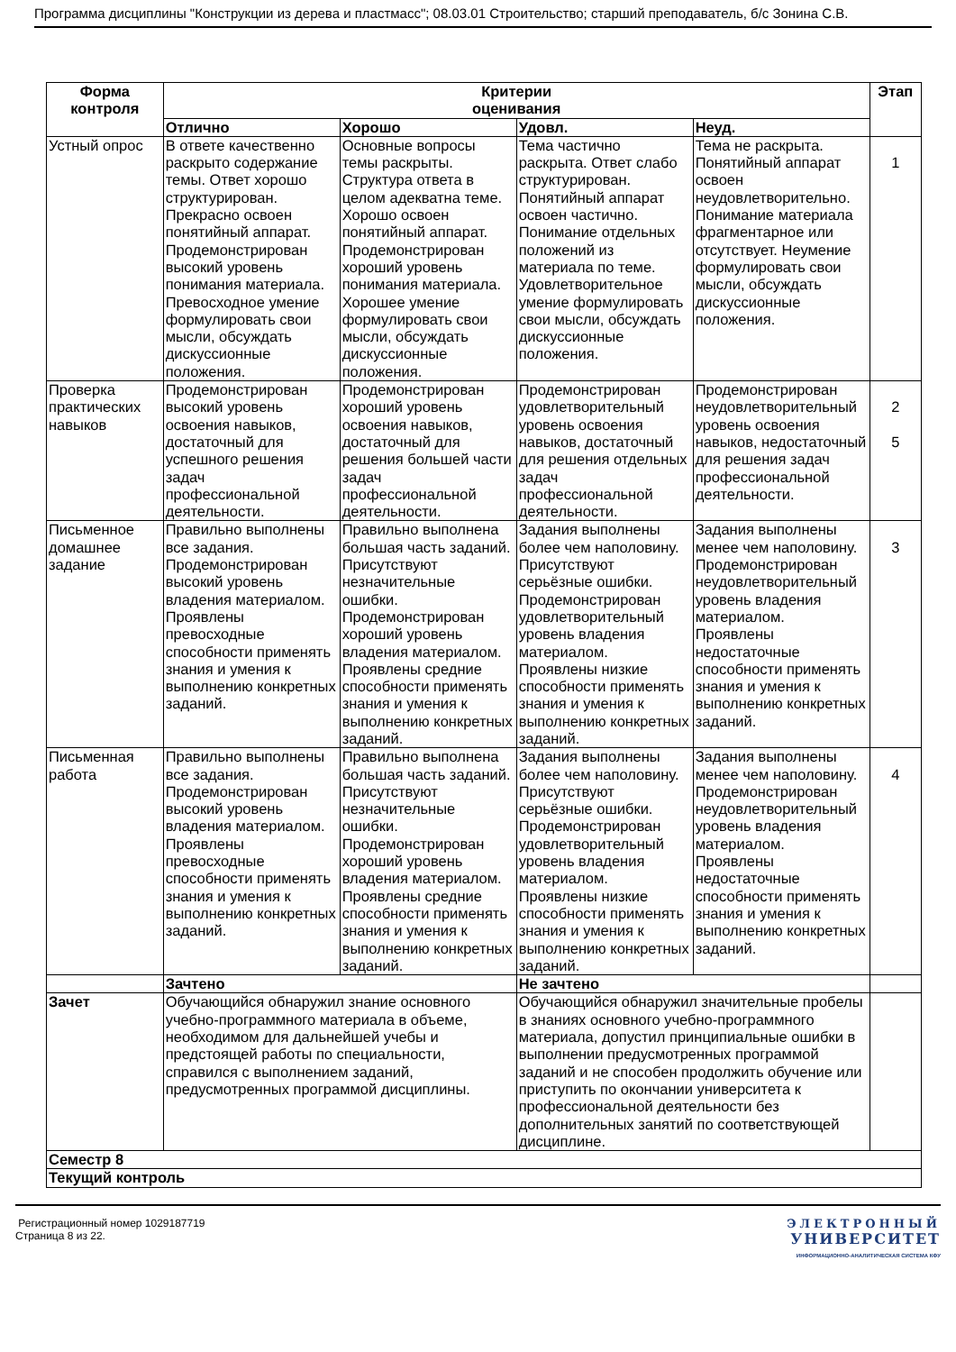Программа дисциплины "Конструкции из дерева и пластмасс"; 08.03.01 Строительство; старший преподаватель, б/с Зонина С.В.
| Форма контроля | Критерии оценивания | | | | Этап |
| --- | --- | --- | --- | --- | --- |
| | Отлично | Хорошо | Удовл. | Неуд. | |
| Устный опрос | В ответе качественно раскрыто содержание темы. Ответ хорошо структурирован. Прекрасно освоен понятийный аппарат. Продемонстрирован высокий уровень понимания материала. Превосходное умение формулировать свои мысли, обсуждать дискуссионные положения. | Основные вопросы темы раскрыты. Структура ответа в целом адекватна теме. Хорошо освоен понятийный аппарат. Продемонстрирован хороший уровень понимания материала. Хорошее умение формулировать свои мысли, обсуждать дискуссионные положения. | Тема частично раскрыта. Ответ слабо структурирован. Понятийный аппарат освоен частично. Понимание отдельных положений из материала по теме. Удовлетворительное умение формулировать свои мысли, обсуждать дискуссионные положения. | Тема не раскрыта. Понятийный аппарат освоен неудовлетворительно. Понимание материала фрагментарное или отсутствует. Неумение формулировать свои мысли, обсуждать дискуссионные положения. | 1 |
| Проверка практических навыков | Продемонстрирован высокий уровень освоения навыков, достаточный для успешного решения задач профессиональной деятельности. | Продемонстрирован хороший уровень освоения навыков, достаточный для решения большей части задач профессиональной деятельности. | Продемонстрирован удовлетворительный уровень освоения навыков, достаточный для решения отдельных задач профессиональной деятельности. | Продемонстрирован неудовлетворительный уровень освоения навыков, недостаточный для решения задач профессиональной деятельности. | 2 5 |
| Письменное домашнее задание | Правильно выполнены все задания. Продемонстрирован высокий уровень владения материалом. Проявлены превосходные способности применять знания и умения к выполнению конкретных заданий. | Правильно выполнена большая часть заданий. Присутствуют незначительные ошибки. Продемонстрирован хороший уровень владения материалом. Проявлены средние способности применять знания и умения к выполнению конкретных заданий. | Задания выполнены более чем наполовину. Присутствуют серьёзные ошибки. Продемонстрирован удовлетворительный уровень владения материалом. Проявлены низкие способности применять знания и умения к выполнению конкретных заданий. | Задания выполнены менее чем наполовину. Продемонстрирован неудовлетворительный уровень владения материалом. Проявлены недостаточные способности применять знания и умения к выполнению конкретных заданий. | 3 |
| Письменная работа | Правильно выполнены все задания. Продемонстрирован высокий уровень владения материалом. Проявлены превосходные способности применять знания и умения к выполнению конкретных заданий. | Правильно выполнена большая часть заданий. Присутствуют незначительные ошибки. Продемонстрирован хороший уровень владения материалом. Проявлены средние способности применять знания и умения к выполнению конкретных заданий. | Задания выполнены более чем наполовину. Присутствуют серьёзные ошибки. Продемонстрирован удовлетворительный уровень владения материалом. Проявлены низкие способности применять знания и умения к выполнению конкретных заданий. | Задания выполнены менее чем наполовину. Продемонстрирован неудовлетворительный уровень владения материалом. Проявлены недостаточные способности применять знания и умения к выполнению конкретных заданий. | 4 |
| | Зачтено | | Не зачтено | | |
| Зачет | Обучающийся обнаружил знание основного учебно-программного материала в объеме, необходимом для дальнейшей учебы и предстоящей работы по специальности, справился с выполнением заданий, предусмотренных программой дисциплины. | | Обучающийся обнаружил значительные пробелы в знаниях основного учебно-программного материала, допустил принципиальные ошибки в выполнении предусмотренных программой заданий и не способен продолжить обучение или приступить по окончании университета к профессиональной деятельности без дополнительных занятий по соответствующей дисциплине. | | |
| Семестр 8 | | | | | |
| Текущий контроль | | | | | |
Регистрационный номер 1029187719
Страница 8 из 22.
ЭЛЕКТРОННЫЙ
УНИВЕРСИТЕТ
ИНФОРМАЦИОННО-АНАЛИТИЧЕСКАЯ СИСТЕМА КФУ